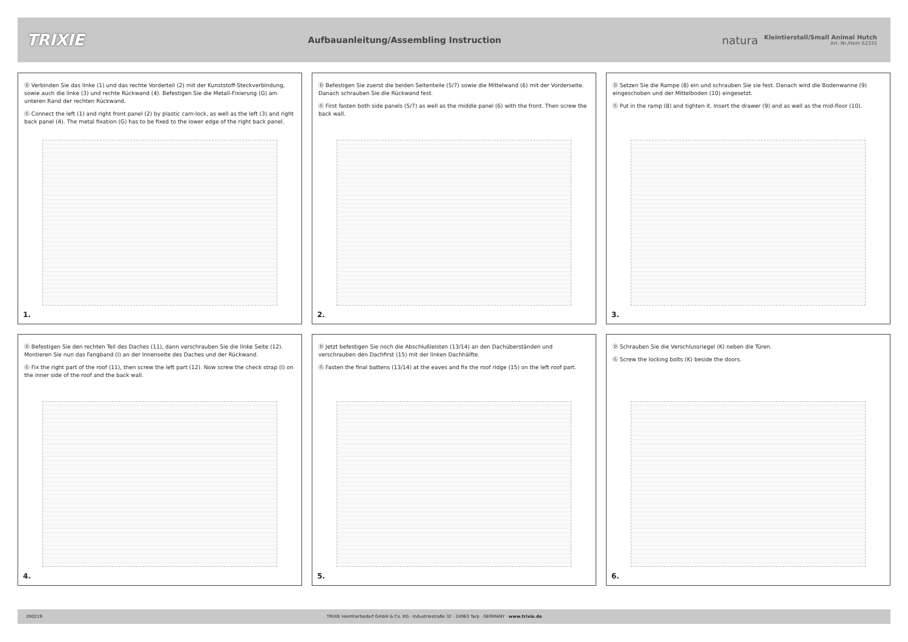TRIXIE
Aufbauanleitung/Assembling Instruction
natura
Kleintierstall/Small Animal Hutch
Art.-Nr./Item 62335
Ⓓ Verbinden Sie das linke (1) und das rechte Vorderteil (2) mit der Kunststoff-Steckverbindung, sowie auch die linke (3) und rechte Rückwand (4). Befestigen Sie die Metall-Fixierung (G) am unteren Rand der rechten Rückwand.
Ⓖ Connect the left (1) and right front panel (2) by plastic cam-lock, as well as the left (3) and right back panel (4). The metal fixation (G) has to be fixed to the lower edge of the right back panel.
1.
Ⓓ Befestigen Sie zuerst die beiden Seitenteile (5/7) sowie die Mittelwand (6) mit der Vorderseite. Danach schrauben Sie die Rückwand fest.
Ⓖ First fasten both side panels (5/7) as well as the middle panel (6) with the front. Then screw the back wall.
2.
Ⓓ Setzen Sie die Rampe (8) ein und schrauben Sie sie fest. Danach wird die Bodenwanne (9) eingeschoben und der Mittelboden (10) eingesetzt.
Ⓖ Put in the ramp (8) and tighten it. Insert the drawer (9) and as well as the mid-floor (10).
3.
Ⓓ Befestigen Sie den rechten Teil des Daches (11), dann verschrauben Sie die linke Seite (12). Montieren Sie nun das Fangband (I) an der Innenseite des Daches und der Rückwand.
Ⓖ Fix the right part of the roof (11), then screw the left part (12). Now screw the check strap (I) on the inner side of the roof and the back wall.
4.
Ⓓ Jetzt befestigen Sie noch die Abschlußleisten (13/14) an den Dachüberständen und verschrauben den Dachfirst (15) mit der linken Dachhälfte.
Ⓖ Fasten the final battens (13/14) at the eaves and fix the roof ridge (15) on the left roof part.
5.
Ⓓ Schrauben Sie die Verschlussriegel (K) neben die Türen.
Ⓖ Screw the locking bolts (K) beside the doors.
6.
200219 TRIXIE Heimtierbedarf GmbH & Co. KG · Industriestraße 32 · 24963 Tarp · GERMANY · www.trixie.de